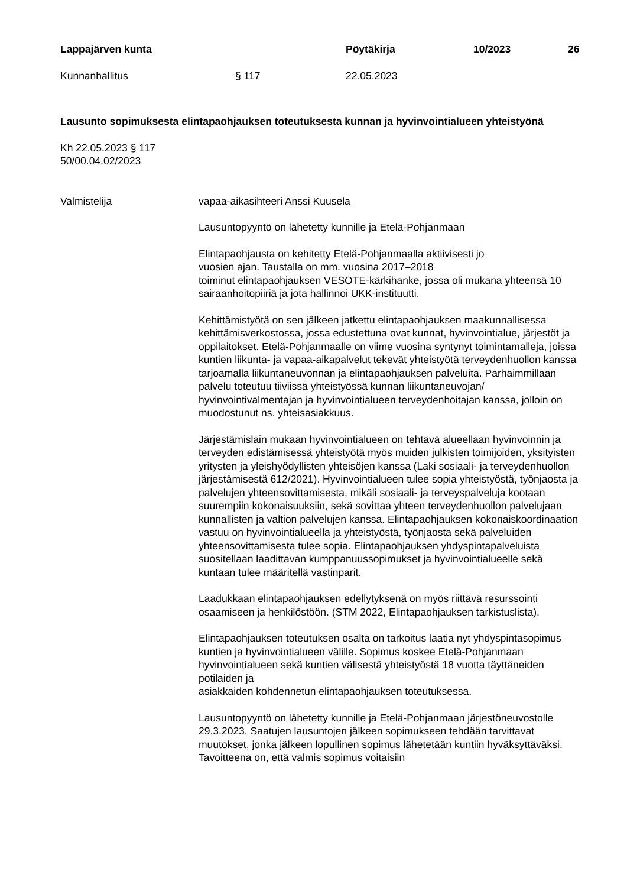Lappajärven kunta Pöytäkirja 10/2023 26
Kunnanhallitus § 117 22.05.2023
Lausunto sopimuksesta elintapaohjauksen toteutuksesta kunnan ja hyvinvointialueen yhteistyönä
Kh 22.05.2023 § 117
50/00.04.02/2023
Valmistelija vapaa-aikasihteeri Anssi Kuusela
Lausuntopyyntö on lähetetty kunnille ja Etelä-Pohjanmaan
Elintapaohjausta on kehitetty Etelä-Pohjanmaalla aktiivisesti jo
vuosien ajan. Taustalla on mm. vuosina 2017–2018
toiminut elintapaohjauksen VESOTE-kärkihanke, jossa oli mukana yhteensä 10 sairaanhoitopiiriä ja jota hallinnoi UKK-instituutti.
Kehittämistyötä on sen jälkeen jatkettu elintapaohjauksen maakunnallisessa kehittämisverkostossa, jossa edustettuna ovat kunnat, hyvinvointialue, järjestöt ja oppilaitokset. Etelä-Pohjanmaalle on viime vuosina syntynyt toimintamalleja, joissa kuntien liikunta- ja vapaa-aikapalvelut tekevät yhteistyötä terveydenhuollon kanssa tarjoamalla liikuntaneuvonnan ja elintapaohjauksen palveluita. Parhaimmillaan palvelu toteutuu tiiviissä yhteistyössä kunnan liikuntaneuvojan/ hyvinvointivalmentajan ja hyvinvointialueen terveydenhoitajan kanssa, jolloin on muodostunut ns. yhteisasiakkuus.
Järjestämislain mukaan hyvinvointialueen on tehtävä alueellaan hyvinvoinnin ja terveyden edistämisessä yhteistyötä myös muiden julkisten toimijoiden, yksityisten yritysten ja yleishyödyllisten yhteisöjen kanssa (Laki sosiaali- ja terveydenhuollon järjestämisestä 612/2021). Hyvinvointialueen tulee sopia yhteistyöstä, työnjaosta ja palvelujen yhteensovittamisesta, mikäli sosiaali- ja terveyspalveluja kootaan suurempiin kokonaisuuksiin, sekä sovittaa yhteen terveydenhuollon palvelujaan kunnallisten ja valtion palvelujen kanssa. Elintapaohjauksen kokonaiskoordinaation vastuu on hyvinvointialueella ja yhteistyöstä, työnjaosta sekä palveluiden yhteensovittamisesta tulee sopia. Elintapaohjauksen yhdyspintapalveluista suositellaan laadittavan kumppanuussopimukset ja hyvinvointialueelle sekä kuntaan tulee määritellä vastinparit.
Laadukkaan elintapaohjauksen edellytyksenä on myös riittävä resurssointi osaamiseen ja henkilöstöön. (STM 2022, Elintapaohjauksen tarkistuslista).
Elintapaohjauksen toteutuksen osalta on tarkoitus laatia nyt yhdyspintasopimus kuntien ja hyvinvointialueen välille. Sopimus koskee Etelä-Pohjanmaan hyvinvointialueen sekä kuntien välisestä yhteistyöstä 18 vuotta täyttäneiden potilaiden ja
asiakkaiden kohdennetun elintapaohjauksen toteutuksessa.
Lausuntopyyntö on lähetetty kunnille ja Etelä-Pohjanmaan järjestöneuvostolle 29.3.2023. Saatujen lausuntojen jälkeen sopimukseen tehdään tarvittavat muutokset, jonka jälkeen lopullinen sopimus lähetetään kuntiin hyväksyttäväksi. Tavoitteena on, että valmis sopimus voitaisiin